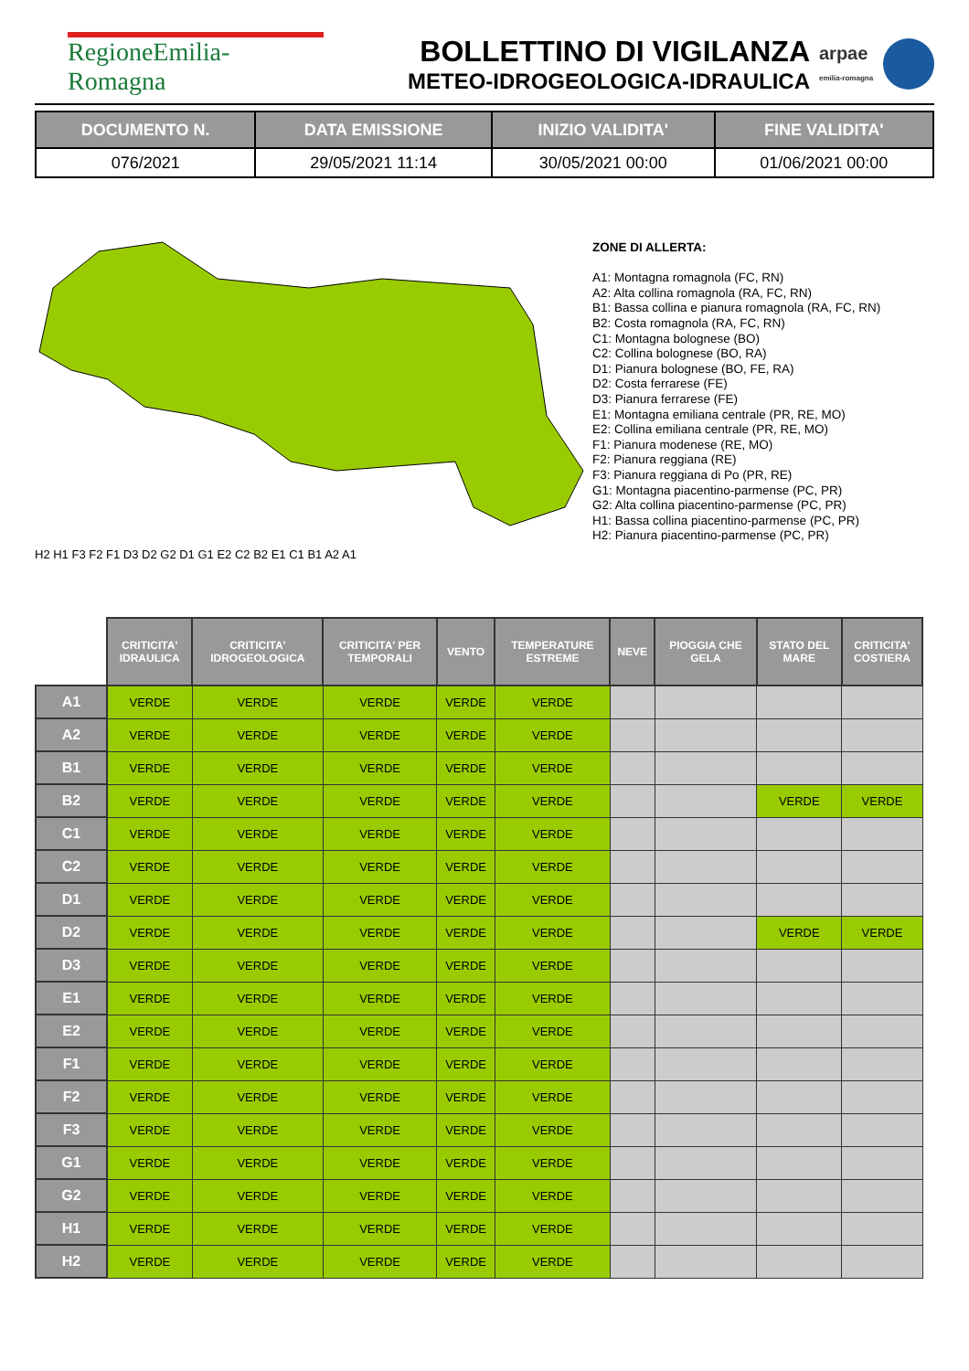RegioneEmilia-Romagna
BOLLETTINO DI VIGILANZA
METEO-IDROGEOLOGICA-IDRAULICA
arpae
emilia-romagna
| DOCUMENTO N. | DATA EMISSIONE | INIZIO VALIDITA' | FINE VALIDITA' |
| --- | --- | --- | --- |
| 076/2021 | 29/05/2021 11:14 | 30/05/2021 00:00 | 01/06/2021 00:00 |
H2 H1 F3 F2 F1 D3 D2 G2 D1 G1 E2 C2 B2 E1 C1 B1 A2 A1
ZONE DI ALLERTA:
A1: Montagna romagnola (FC, RN)
A2: Alta collina romagnola (RA, FC, RN)
B1: Bassa collina e pianura romagnola (RA, FC, RN)
B2: Costa romagnola (RA, FC, RN)
C1: Montagna bolognese (BO)
C2: Collina bolognese (BO, RA)
D1: Pianura bolognese (BO, FE, RA)
D2: Costa ferrarese (FE)
D3: Pianura ferrarese (FE)
E1: Montagna emiliana centrale (PR, RE, MO)
E2: Collina emiliana centrale (PR, RE, MO)
F1: Pianura modenese (RE, MO)
F2: Pianura reggiana (RE)
F3: Pianura reggiana di Po (PR, RE)
G1: Montagna piacentino-parmense (PC, PR)
G2: Alta collina piacentino-parmense (PC, PR)
H1: Bassa collina piacentino-parmense (PC, PR)
H2: Pianura piacentino-parmense (PC, PR)
| | CRITICITA' IDRAULICA | CRITICITA' IDROGEOLOGICA | CRITICITA' PER TEMPORALI | VENTO | TEMPERATURE ESTREME | NEVE | PIOGGIA CHE GELA | STATO DEL MARE | CRITICITA' COSTIERA |
| A1 | VERDE | VERDE | VERDE | VERDE | VERDE | | | | |
| A2 | VERDE | VERDE | VERDE | VERDE | VERDE | | | | |
| B1 | VERDE | VERDE | VERDE | VERDE | VERDE | | | | |
| B2 | VERDE | VERDE | VERDE | VERDE | VERDE | | | VERDE | VERDE |
| C1 | VERDE | VERDE | VERDE | VERDE | VERDE | | | | |
| C2 | VERDE | VERDE | VERDE | VERDE | VERDE | | | | |
| D1 | VERDE | VERDE | VERDE | VERDE | VERDE | | | | |
| D2 | VERDE | VERDE | VERDE | VERDE | VERDE | | | VERDE | VERDE |
| D3 | VERDE | VERDE | VERDE | VERDE | VERDE | | | | |
| E1 | VERDE | VERDE | VERDE | VERDE | VERDE | | | | |
| E2 | VERDE | VERDE | VERDE | VERDE | VERDE | | | | |
| F1 | VERDE | VERDE | VERDE | VERDE | VERDE | | | | |
| F2 | VERDE | VERDE | VERDE | VERDE | VERDE | | | | |
| F3 | VERDE | VERDE | VERDE | VERDE | VERDE | | | | |
| G1 | VERDE | VERDE | VERDE | VERDE | VERDE | | | | |
| G2 | VERDE | VERDE | VERDE | VERDE | VERDE | | | | |
| H1 | VERDE | VERDE | VERDE | VERDE | VERDE | | | | |
| H2 | VERDE | VERDE | VERDE | VERDE | VERDE | | | | |